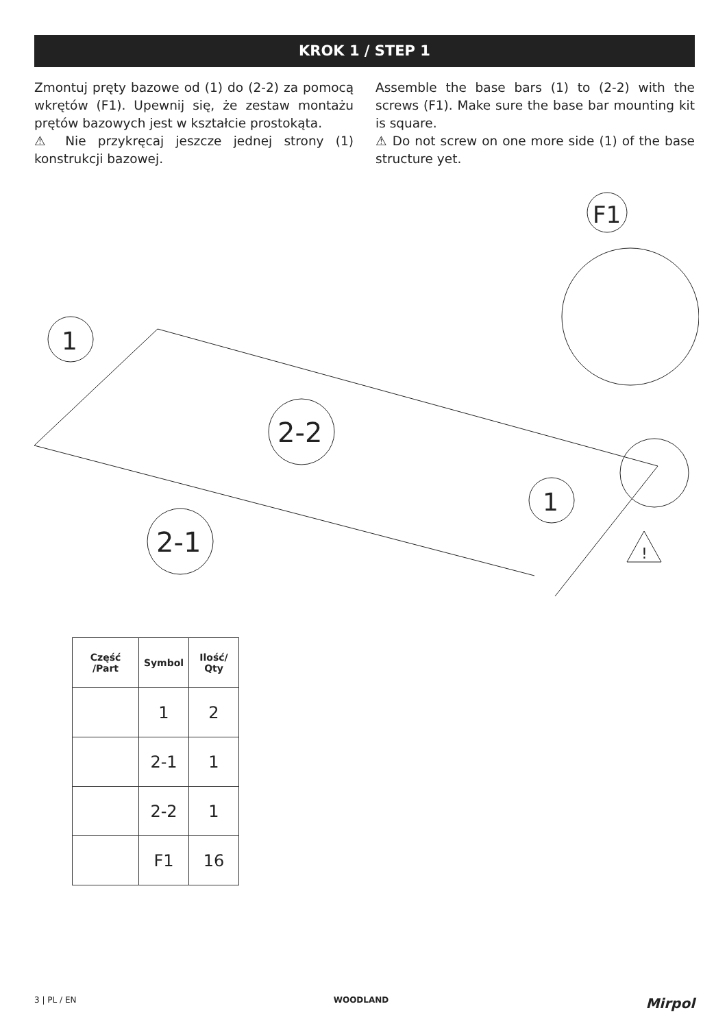KROK 1 / STEP 1
Zmontuj pręty bazowe od (1) do (2-2) za pomocą wkrętów (F1). Upewnij się, że zestaw montażu prętów bazowych jest w kształcie prostokąta.
⚠ Nie przykręcaj jeszcze jednej strony (1) konstrukcji bazowej.
Assemble the base bars (1) to (2-2) with the screws (F1). Make sure the base bar mounting kit is square.
⚠ Do not screw on one more side (1) of the base structure yet.
1
2-2
2-1
1
F1
!
| Część /Part | Symbol | Ilość/ Qty |
| --- | --- | --- |
| | 1 | 2 |
| | 2-1 | 1 |
| | 2-2 | 1 |
| | F1 | 16 |
3 | PL / EN WOODLAND Mirpol